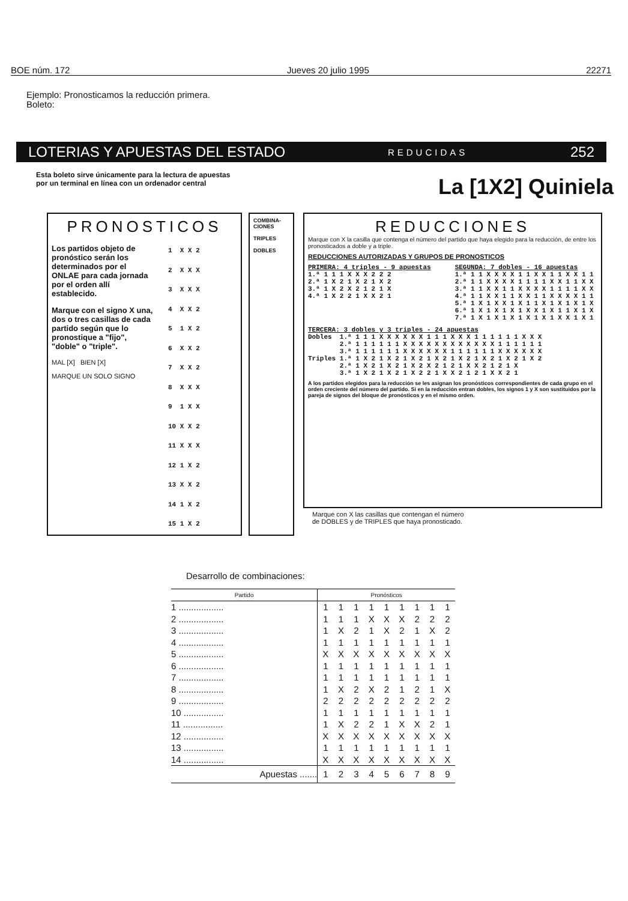BOE núm. 172 Jueves 20 julio 1995 22271
Ejemplo: Pronosticamos la reducción primera.
Boleto:
LOTERIAS Y APUESTAS DEL ESTADO REDUCIDAS 252
Esta boleto sirve únicamente para la lectura de apuestas
por un terminal en línea con un ordenador central
La [1X2] Quiniela
PRONOSTICOS
Los partidos objeto de pronóstico serán los determinados por el ONLAE para cada jornada por el orden allí establecido.
Marque con el signo X una, dos o tres casillas de cada partido según que lo pronostique a "fijo", "doble" o "triple".
MAL [X] BIEN [X]
MARQUE UN SOLO SIGNO
1 X X 2 2 X X X 3 X X X 4 X X 2 5 1 X 2 6 X X 2 7 X X 2 8 X X X 9 1 X X 10 X X 2 11 X X X 12 1 X 2 13 X X 2 14 1 X 2 15 1 X 2
COMBINA-
CIONES
TRIPLES
DOBLES
REDUCCIONES
Marque con X la casilla que contenga el número del partido que haya elegido para la reducción, de entre los pronosticados a doble y a triple.
REDUCCIONES AUTORIZADAS Y GRUPOS DE PRONOSTICOS
PRIMERA: 4 triples - 9 apuestas 1.ª 1 1 1 X X X 2 2 2 2.ª 1 X 2 1 X 2 1 X 2 3.ª 1 X 2 X 2 1 2 1 X 4.ª 1 X 2 2 1 X X 2 1
SEGUNDA: 7 dobles - 16 apuestas 1.ª 1 1 X X X X 1 1 X X 1 1 X X 1 1 2.ª 1 1 X X X X 1 1 1 1 X X 1 1 X X 3.ª 1 1 X X 1 1 X X X X 1 1 1 1 X X 4.ª 1 1 X X 1 1 X X 1 1 X X X X 1 1 5.ª 1 X 1 X X 1 X 1 1 X 1 X 1 X 1 X 6.ª 1 X 1 X 1 X 1 X X 1 X 1 1 X 1 X 7.ª 1 X 1 X 1 X 1 X 1 X 1 X X 1 X 1
TERCERA: 3 dobles y 3 triples - 24 apuestas Dobles 1.ª 1 1 1 X X X X X X 1 1 1 X X X 1 1 1 1 1 1 X X X 2.ª 1 1 1 1 1 1 X X X X X X X X X X X X 1 1 1 1 1 1 3.ª 1 1 1 1 1 1 X X X X X X 1 1 1 1 1 1 X X X X X X Triples 1.ª 1 X 2 1 X 2 1 X 2 1 X 2 1 X 2 1 X 2 1 X 2 1 X 2 2.ª 1 X 2 1 X 2 1 X 2 X 2 1 2 1 X X 2 1 2 1 X 3.ª 1 X 2 1 X 2 1 X 2 2 1 X X 2 1 2 1 X X 2 1
A los partidos elegidos para la reducción se les asignan los pronósticos correspondientes de cada grupo en el orden creciente del número del partido. Si en la reducción entran dobles, los signos 1 y X son sustituidos por la pareja de signos del bloque de pronósticos y en el mismo orden.
Marque con X las casillas que contengan el número
de DOBLES y de TRIPLES que haya pronosticado.
Desarrollo de combinaciones:
| Partido | Pronósticos | | | | | | | | |
| --- | --- | --- | --- | --- | --- | --- | --- | --- | --- |
| 1 .................. | 1 | 1 | 1 | 1 | 1 | 1 | 1 | 1 | 1 |
| 2 .................. | 1 | 1 | 1 | X | X | X | 2 | 2 | 2 |
| 3 .................. | 1 | X | 2 | 1 | X | 2 | 1 | X | 2 |
| 4 .................. | 1 | 1 | 1 | 1 | 1 | 1 | 1 | 1 | 1 |
| 5 .................. | X | X | X | X | X | X | X | X | X |
| 6 .................. | 1 | 1 | 1 | 1 | 1 | 1 | 1 | 1 | 1 |
| 7 .................. | 1 | 1 | 1 | 1 | 1 | 1 | 1 | 1 | 1 |
| 8 .................. | 1 | X | 2 | X | 2 | 1 | 2 | 1 | X |
| 9 .................. | 2 | 2 | 2 | 2 | 2 | 2 | 2 | 2 | 2 |
| 10 ................ | 1 | 1 | 1 | 1 | 1 | 1 | 1 | 1 | 1 |
| 11 ................ | 1 | X | 2 | 2 | 1 | X | X | 2 | 1 |
| 12 ................ | X | X | X | X | X | X | X | X | X |
| 13 ................ | 1 | 1 | 1 | 1 | 1 | 1 | 1 | 1 | 1 |
| 14 ................ | X | X | X | X | X | X | X | X | X |
| Apuestas ....... | 1 | 2 | 3 | 4 | 5 | 6 | 7 | 8 | 9 |